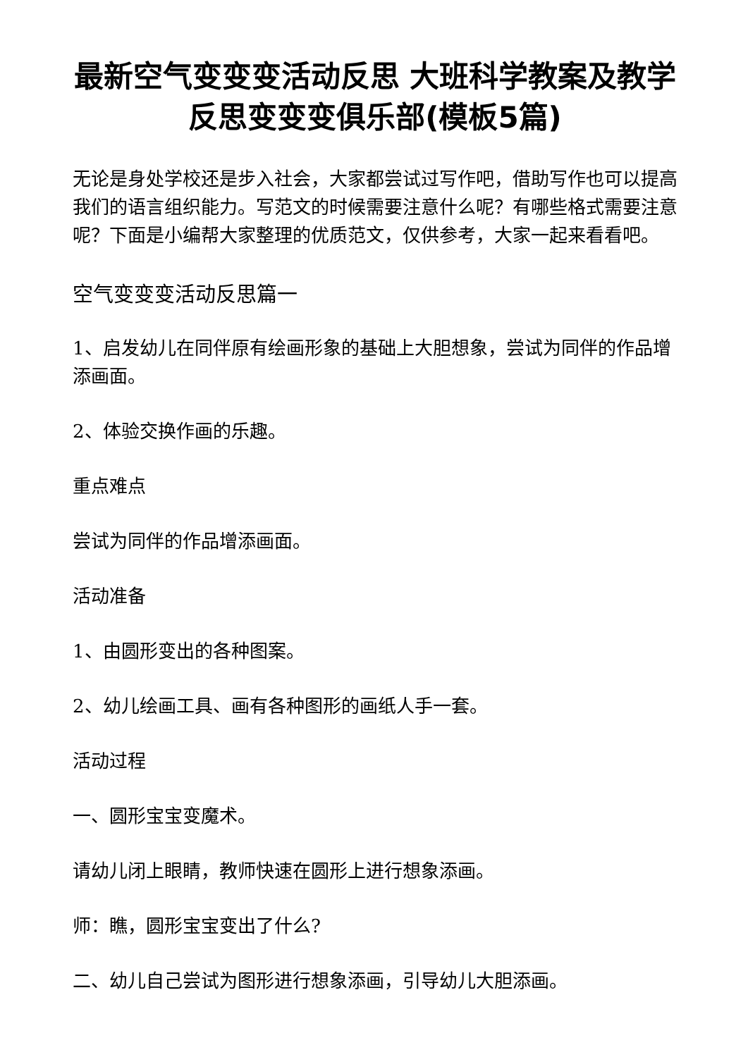最新空气变变变活动反思 大班科学教案及教学反思变变变俱乐部(模板5篇)
无论是身处学校还是步入社会，大家都尝试过写作吧，借助写作也可以提高我们的语言组织能力。写范文的时候需要注意什么呢？有哪些格式需要注意呢？下面是小编帮大家整理的优质范文，仅供参考，大家一起来看看吧。
空气变变变活动反思篇一
1、启发幼儿在同伴原有绘画形象的基础上大胆想象，尝试为同伴的作品增添画面。
2、体验交换作画的乐趣。
重点难点
尝试为同伴的作品增添画面。
活动准备
1、由圆形变出的各种图案。
2、幼儿绘画工具、画有各种图形的画纸人手一套。
活动过程
一、圆形宝宝变魔术。
请幼儿闭上眼睛，教师快速在圆形上进行想象添画。
师：瞧，圆形宝宝变出了什么?
二、幼儿自己尝试为图形进行想象添画，引导幼儿大胆添画。